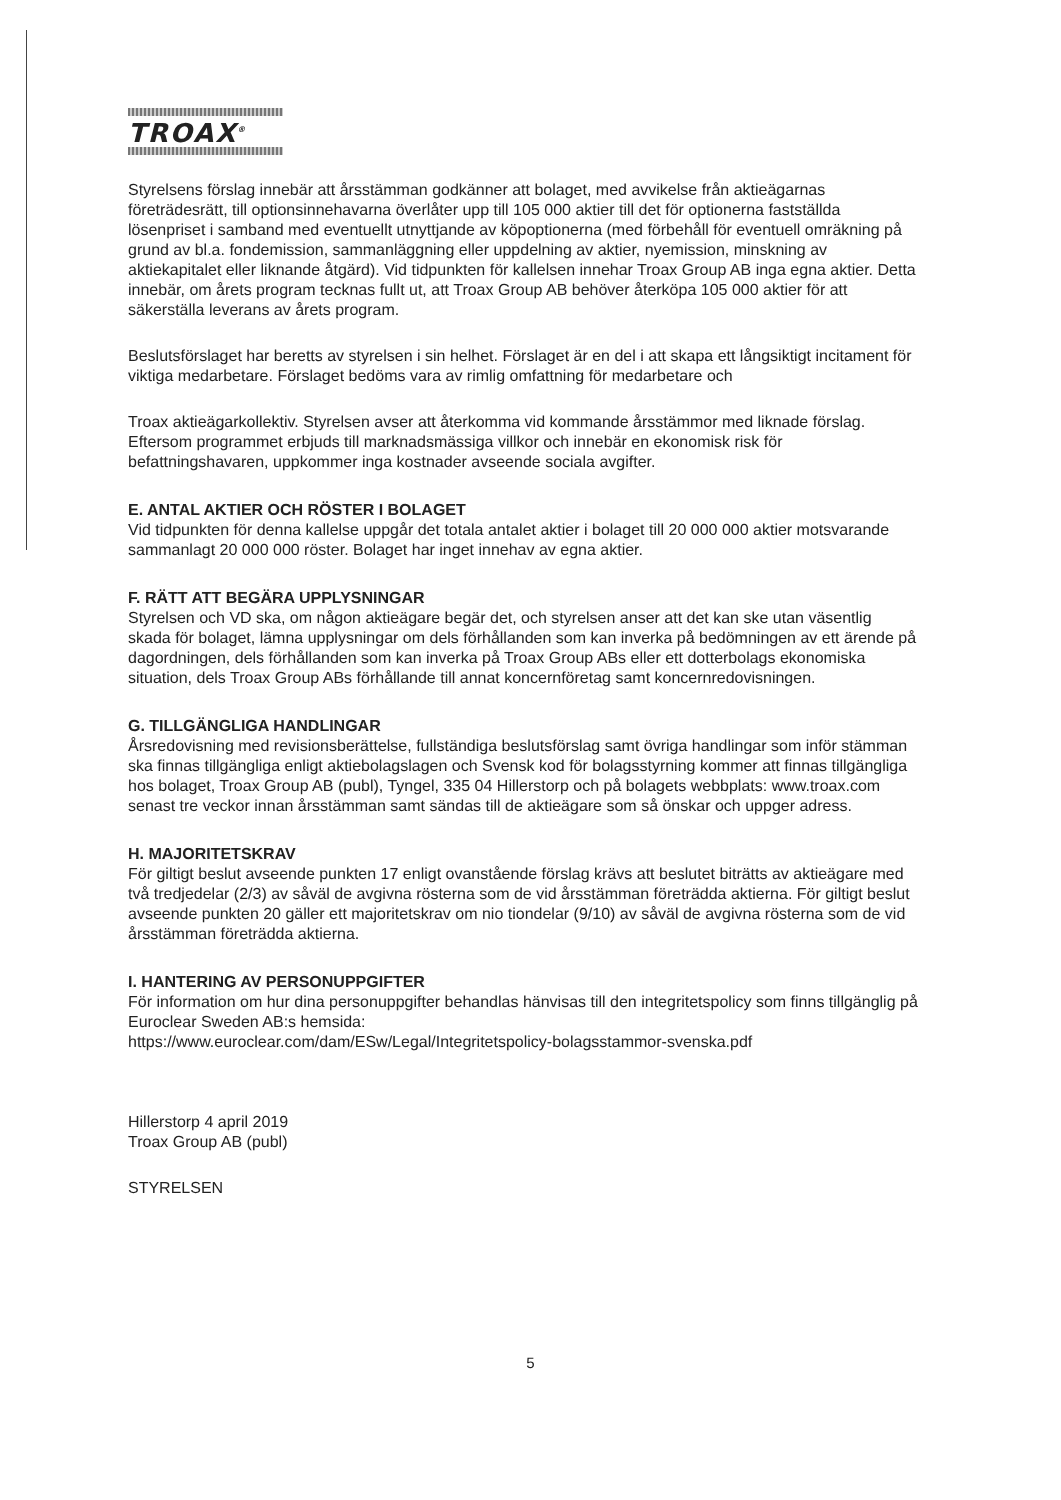TROAX<sup>®</sup>
Styrelsens förslag innebär att årsstämman godkänner att bolaget, med avvikelse från aktieägarnas företrädesrätt, till optionsinnehavarna överlåter upp till 105 000 aktier till det för optionerna fastställda lösenpriset i samband med eventuellt utnyttjande av köpoptionerna (med förbehåll för eventuell omräkning på grund av bl.a. fondemission, sammanläggning eller uppdelning av aktier, nyemission, minskning av aktiekapitalet eller liknande åtgärd). Vid tidpunkten för kallelsen innehar Troax Group AB inga egna aktier. Detta innebär, om årets program tecknas fullt ut, att Troax Group AB behöver återköpa 105 000 aktier för att säkerställa leverans av årets program.
Beslutsförslaget har beretts av styrelsen i sin helhet. Förslaget är en del i att skapa ett långsiktigt incitament för viktiga medarbetare. Förslaget bedöms vara av rimlig omfattning för medarbetare och
Troax aktieägarkollektiv. Styrelsen avser att återkomma vid kommande årsstämmor med liknade förslag. Eftersom programmet erbjuds till marknadsmässiga villkor och innebär en ekonomisk risk för befattningshavaren, uppkommer inga kostnader avseende sociala avgifter.
E. ANTAL AKTIER OCH RÖSTER I BOLAGET
Vid tidpunkten för denna kallelse uppgår det totala antalet aktier i bolaget till 20 000 000 aktier motsvarande sammanlagt 20 000 000 röster. Bolaget har inget innehav av egna aktier.
F. RÄTT ATT BEGÄRA UPPLYSNINGAR
Styrelsen och VD ska, om någon aktieägare begär det, och styrelsen anser att det kan ske utan väsentlig skada för bolaget, lämna upplysningar om dels förhållanden som kan inverka på bedömningen av ett ärende på dagordningen, dels förhållanden som kan inverka på Troax Group ABs eller ett dotterbolags ekonomiska situation, dels Troax Group ABs förhållande till annat koncernföretag samt koncernredovisningen.
G. TILLGÄNGLIGA HANDLINGAR
Årsredovisning med revisionsberättelse, fullständiga beslutsförslag samt övriga handlingar som inför stämman ska finnas tillgängliga enligt aktiebolagslagen och Svensk kod för bolagsstyrning kommer att finnas tillgängliga hos bolaget, Troax Group AB (publ), Tyngel, 335 04 Hillerstorp och på bolagets webbplats: www.troax.com senast tre veckor innan årsstämman samt sändas till de aktieägare som så önskar och uppger adress.
H. MAJORITETSKRAV
För giltigt beslut avseende punkten 17 enligt ovanstående förslag krävs att beslutet biträtts av aktieägare med två tredjedelar (2/3) av såväl de avgivna rösterna som de vid årsstämman företrädda aktierna. För giltigt beslut avseende punkten 20 gäller ett majoritetskrav om nio tiondelar (9/10) av såväl de avgivna rösterna som de vid årsstämman företrädda aktierna.
I. HANTERING AV PERSONUPPGIFTER
För information om hur dina personuppgifter behandlas hänvisas till den integritetspolicy som finns tillgänglig på Euroclear Sweden AB:s hemsida:
https://www.euroclear.com/dam/ESw/Legal/Integritetspolicy-bolagsstammor-svenska.pdf
Hillerstorp 4 april 2019
Troax Group AB (publ)
STYRELSEN
5